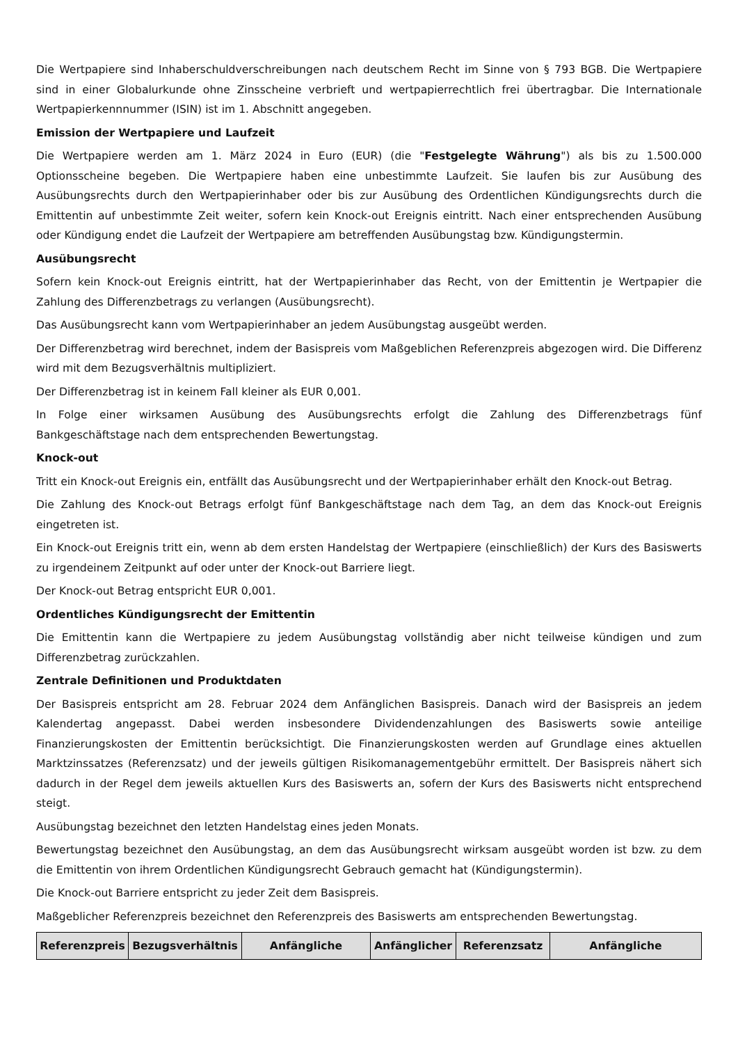Die Wertpapiere sind Inhaberschuldverschreibungen nach deutschem Recht im Sinne von § 793 BGB. Die Wertpapiere sind in einer Globalurkunde ohne Zinsscheine verbrieft und wertpapierrechtlich frei übertragbar. Die Internationale Wertpapierkennnummer (ISIN) ist im 1. Abschnitt angegeben.
Emission der Wertpapiere und Laufzeit
Die Wertpapiere werden am 1. März 2024 in Euro (EUR) (die "Festgelegte Währung") als bis zu 1.500.000 Optionsscheine begeben. Die Wertpapiere haben eine unbestimmte Laufzeit. Sie laufen bis zur Ausübung des Ausübungsrechts durch den Wertpapierinhaber oder bis zur Ausübung des Ordentlichen Kündigungsrechts durch die Emittentin auf unbestimmte Zeit weiter, sofern kein Knock-out Ereignis eintritt. Nach einer entsprechenden Ausübung oder Kündigung endet die Laufzeit der Wertpapiere am betreffenden Ausübungstag bzw. Kündigungstermin.
Ausübungsrecht
Sofern kein Knock-out Ereignis eintritt, hat der Wertpapierinhaber das Recht, von der Emittentin je Wertpapier die Zahlung des Differenzbetrags zu verlangen (Ausübungsrecht).
Das Ausübungsrecht kann vom Wertpapierinhaber an jedem Ausübungstag ausgeübt werden.
Der Differenzbetrag wird berechnet, indem der Basispreis vom Maßgeblichen Referenzpreis abgezogen wird. Die Differenz wird mit dem Bezugsverhältnis multipliziert.
Der Differenzbetrag ist in keinem Fall kleiner als EUR 0,001.
In Folge einer wirksamen Ausübung des Ausübungsrechts erfolgt die Zahlung des Differenzbetrags fünf Bankgeschäftstage nach dem entsprechenden Bewertungstag.
Knock-out
Tritt ein Knock-out Ereignis ein, entfällt das Ausübungsrecht und der Wertpapierinhaber erhält den Knock-out Betrag.
Die Zahlung des Knock-out Betrags erfolgt fünf Bankgeschäftstage nach dem Tag, an dem das Knock-out Ereignis eingetreten ist.
Ein Knock-out Ereignis tritt ein, wenn ab dem ersten Handelstag der Wertpapiere (einschließlich) der Kurs des Basiswerts zu irgendeinem Zeitpunkt auf oder unter der Knock-out Barriere liegt.
Der Knock-out Betrag entspricht EUR 0,001.
Ordentliches Kündigungsrecht der Emittentin
Die Emittentin kann die Wertpapiere zu jedem Ausübungstag vollständig aber nicht teilweise kündigen und zum Differenzbetrag zurückzahlen.
Zentrale Definitionen und Produktdaten
Der Basispreis entspricht am 28. Februar 2024 dem Anfänglichen Basispreis. Danach wird der Basispreis an jedem Kalendertag angepasst. Dabei werden insbesondere Dividendenzahlungen des Basiswerts sowie anteilige Finanzierungskosten der Emittentin berücksichtigt. Die Finanzierungskosten werden auf Grundlage eines aktuellen Marktzinssatzes (Referenzsatz) und der jeweils gültigen Risikomanagementgebühr ermittelt. Der Basispreis nähert sich dadurch in der Regel dem jeweils aktuellen Kurs des Basiswerts an, sofern der Kurs des Basiswerts nicht entsprechend steigt.
Ausübungstag bezeichnet den letzten Handelstag eines jeden Monats.
Bewertungstag bezeichnet den Ausübungstag, an dem das Ausübungsrecht wirksam ausgeübt worden ist bzw. zu dem die Emittentin von ihrem Ordentlichen Kündigungsrecht Gebrauch gemacht hat (Kündigungstermin).
Die Knock-out Barriere entspricht zu jeder Zeit dem Basispreis.
Maßgeblicher Referenzpreis bezeichnet den Referenzpreis des Basiswerts am entsprechenden Bewertungstag.
| Referenzpreis | Bezugsverhältnis | Anfängliche | Anfänglicher | Referenzsatz | Anfängliche |
| --- | --- | --- | --- | --- | --- |